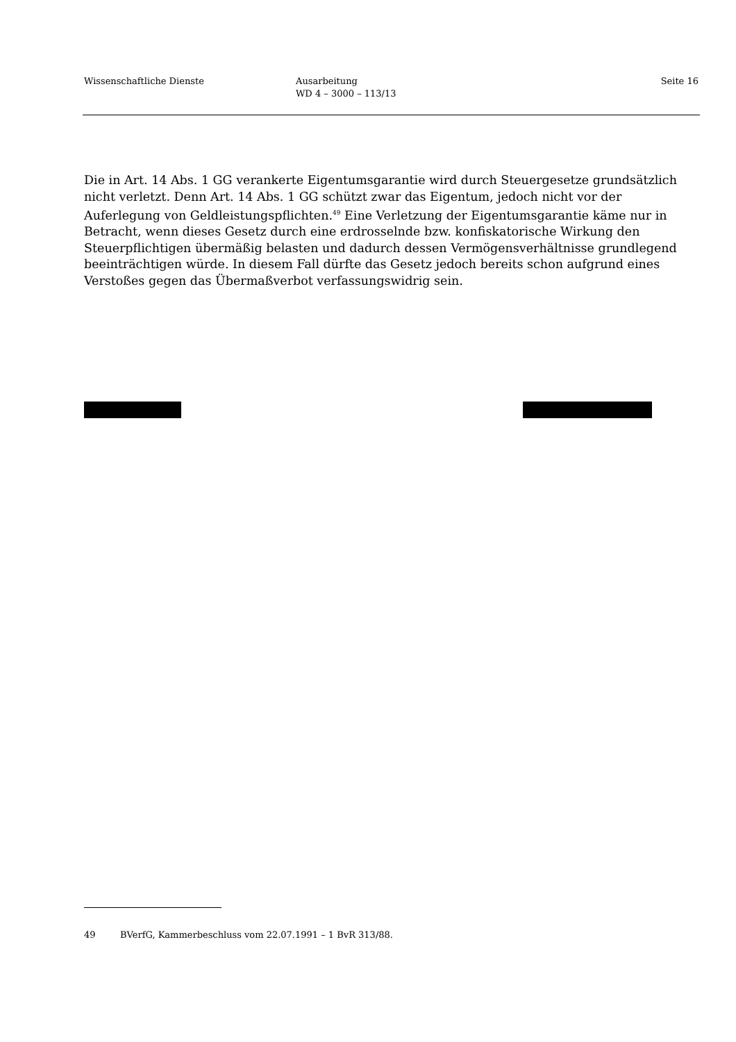Wissenschaftliche Dienste Ausarbeitung
WD 4 – 3000 – 113/13
Seite 16
Die in Art. 14 Abs. 1 GG verankerte Eigentumsgarantie wird durch Steuergesetze grundsätzlich nicht verletzt. Denn Art. 14 Abs. 1 GG schützt zwar das Eigentum, jedoch nicht vor der Auferlegung von Geldleistungspflichten.<sup>49</sup> Eine Verletzung der Eigentumsgarantie käme nur in Betracht, wenn dieses Gesetz durch eine erdrosselnde bzw. konfiskatorische Wirkung den Steuerpflichtigen übermäßig belasten und dadurch dessen Vermögensverhältnisse grundlegend beeinträchtigen würde. In diesem Fall dürfte das Gesetz jedoch bereits schon aufgrund eines Verstoßes gegen das Übermaßverbot verfassungswidrig sein.
49 BVerfG, Kammerbeschluss vom 22.07.1991 – 1 BvR 313/88.